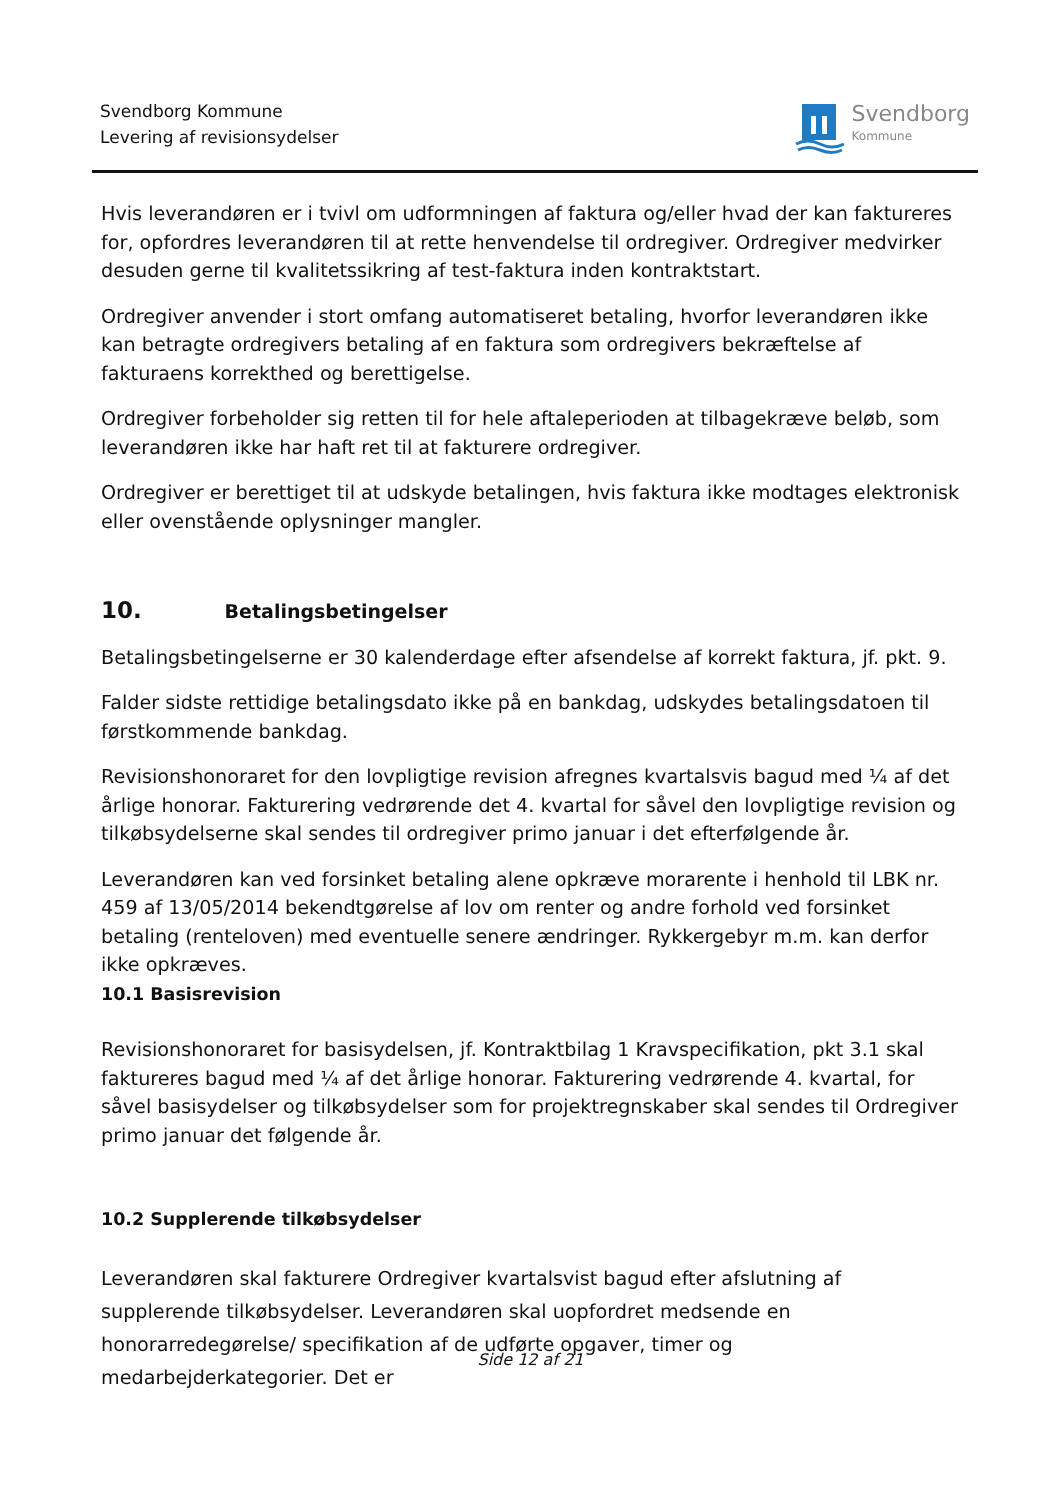Svendborg Kommune
Levering af revisionsydelser
Svendborg
Kommune
Hvis leverandøren er i tvivl om udformningen af faktura og/eller hvad der kan faktureres for, opfordres leverandøren til at rette henvendelse til ordregiver. Ordregiver medvirker desuden gerne til kvalitetssikring af test-faktura inden kontraktstart.
Ordregiver anvender i stort omfang automatiseret betaling, hvorfor leverandøren ikke kan betragte ordregivers betaling af en faktura som ordregivers bekræftelse af fakturaens korrekthed og berettigelse.
Ordregiver forbeholder sig retten til for hele aftaleperioden at tilbagekræve beløb, som leverandøren ikke har haft ret til at fakturere ordregiver.
Ordregiver er berettiget til at udskyde betalingen, hvis faktura ikke modtages elektronisk eller ovenstående oplysninger mangler.
10. Betalingsbetingelser
Betalingsbetingelserne er 30 kalenderdage efter afsendelse af korrekt faktura, jf. pkt. 9.
Falder sidste rettidige betalingsdato ikke på en bankdag, udskydes betalingsdatoen til førstkommende bankdag.
Revisionshonoraret for den lovpligtige revision afregnes kvartalsvis bagud med ¼ af det årlige honorar. Fakturering vedrørende det 4. kvartal for såvel den lovpligtige revision og tilkøbsydelserne skal sendes til ordregiver primo januar i det efterfølgende år.
Leverandøren kan ved forsinket betaling alene opkræve morarente i henhold til LBK nr. 459 af 13/05/2014 bekendtgørelse af lov om renter og andre forhold ved forsinket betaling (renteloven) med eventuelle senere ændringer. Rykkergebyr m.m. kan derfor ikke opkræves.
10.1 Basisrevision
Revisionshonoraret for basisydelsen, jf. Kontraktbilag 1 Kravspecifikation, pkt 3.1 skal faktureres bagud med ¼ af det årlige honorar. Fakturering vedrørende 4. kvartal, for såvel basisydelser og tilkøbsydelser som for projektregnskaber skal sendes til Ordregiver primo januar det følgende år.
10.2 Supplerende tilkøbsydelser
Leverandøren skal fakturere Ordregiver kvartalsvist bagud efter afslutning af supplerende tilkøbsydelser. Leverandøren skal uopfordret medsende en honorarredegørelse/ specifikation af de udførte opgaver, timer og medarbejderkategorier. Det er
Side 12 af 21